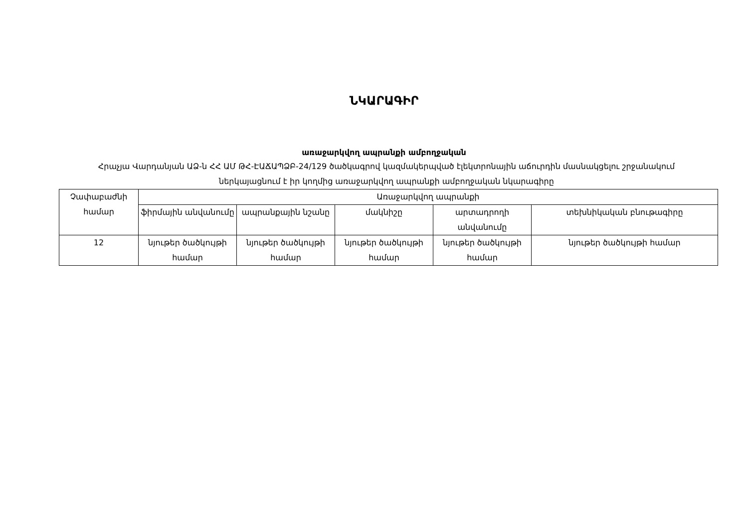ՆԿԱՐԱԳԻՐ
առաջարկվող ապրանքի ամբողջական
Հրաչյա Վարդանյան ԱՁ-ն ՀՀ ԱՄ ԹՀ-ԷԱՃԱՊՁԲ-24/129 ծածկագրով կազմակերպված էլեկտրոնային աճուրդին մասնակցելու շրջանակում ներկայացնում է իր կողմից առաջարկվող ապրանքի ամբողջական նկարագիրը
| Չափաբաժնի համար | Առաջարկվող ապրանքի | | | | |
| --- | --- | --- | --- | --- | --- |
| | ֆիրմային անվանումը | ապրանքային նշանը | մակնիշը | արտադրողի անվանումը | տեխնիկական բնութագիրը |
| 12 | նյութեր ծածկույթի համար | նյութեր ծածկույթի համար | նյութեր ծածկույթի համար | նյութեր ծածկույթի համար | նյութեր ծածկույթի համար |